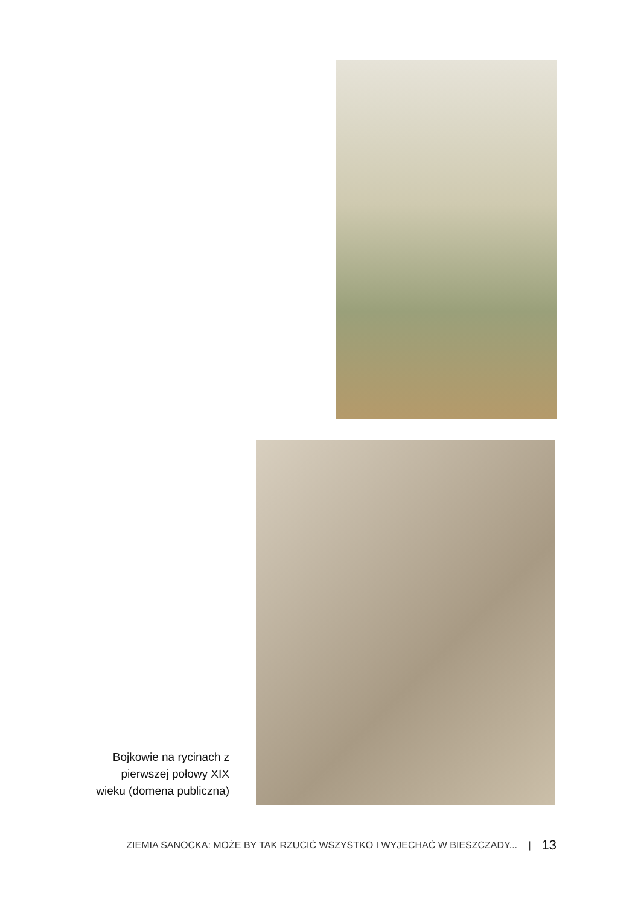Bojkowie na rycinach z pierwszej połowy XIX wieku (domena publiczna)
ZIEMIA SANOCKA: MOŻE BY TAK RZUCIĆ WSZYSTKO I WYJECHAĆ W BIESZCZADY... | 13